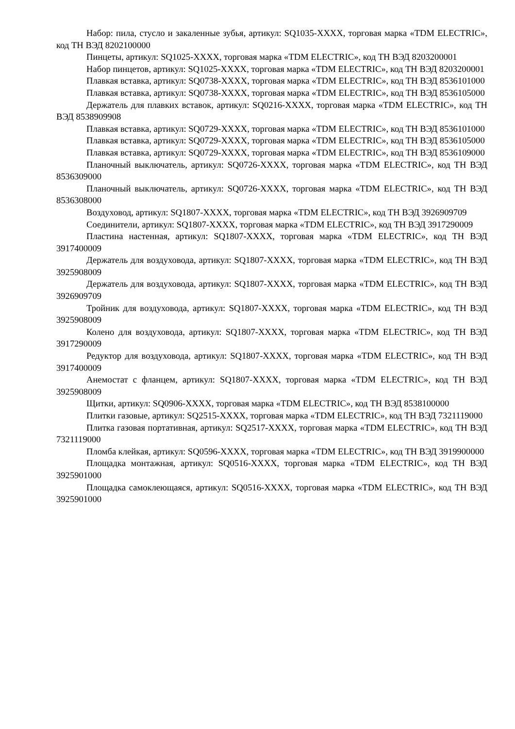Набор: пила, стусло и закаленные зубья, артикул: SQ1035-XXXX, торговая марка «TDM ELECTRIC», код ТН ВЭД 8202100000
Пинцеты, артикул: SQ1025-XXXX, торговая марка «TDM ELECTRIC», код ТН ВЭД 8203200001
Набор пинцетов, артикул: SQ1025-XXXX, торговая марка «TDM ELECTRIC», код ТН ВЭД 8203200001
Плавкая вставка, артикул: SQ0738-XXXX, торговая марка «TDM ELECTRIC», код ТН ВЭД 8536101000
Плавкая вставка, артикул: SQ0738-XXXX, торговая марка «TDM ELECTRIC», код ТН ВЭД 8536105000
Держатель для плавких вставок, артикул: SQ0216-XXXX, торговая марка «TDM ELECTRIC», код ТН ВЭД 8538909908
Плавкая вставка, артикул: SQ0729-XXXX, торговая марка «TDM ELECTRIC», код ТН ВЭД 8536101000
Плавкая вставка, артикул: SQ0729-XXXX, торговая марка «TDM ELECTRIC», код ТН ВЭД 8536105000
Плавкая вставка, артикул: SQ0729-XXXX, торговая марка «TDM ELECTRIC», код ТН ВЭД 8536109000
Планочный выключатель, артикул: SQ0726-XXXX, торговая марка «TDM ELECTRIC», код ТН ВЭД 8536309000
Планочный выключатель, артикул: SQ0726-XXXX, торговая марка «TDM ELECTRIC», код ТН ВЭД 8536308000
Воздуховод, артикул: SQ1807-XXXX, торговая марка «TDM ELECTRIC», код ТН ВЭД 3926909709
Соединители, артикул: SQ1807-XXXX, торговая марка «TDM ELECTRIC», код ТН ВЭД 3917290009
Пластина настенная, артикул: SQ1807-XXXX, торговая марка «TDM ELECTRIC», код ТН ВЭД 3917400009
Держатель для воздуховода, артикул: SQ1807-XXXX, торговая марка «TDM ELECTRIC», код ТН ВЭД 3925908009
Держатель для воздуховода, артикул: SQ1807-XXXX, торговая марка «TDM ELECTRIC», код ТН ВЭД 3926909709
Тройник для воздуховода, артикул: SQ1807-XXXX, торговая марка «TDM ELECTRIC», код ТН ВЭД 3925908009
Колено для воздуховода, артикул: SQ1807-XXXX, торговая марка «TDM ELECTRIC», код ТН ВЭД 3917290009
Редуктор для воздуховода, артикул: SQ1807-XXXX, торговая марка «TDM ELECTRIC», код ТН ВЭД 3917400009
Анемостат с фланцем, артикул: SQ1807-XXXX, торговая марка «TDM ELECTRIC», код ТН ВЭД 3925908009
Щитки, артикул: SQ0906-XXXX, торговая марка «TDM ELECTRIC», код ТН ВЭД 8538100000
Плитки газовые, артикул: SQ2515-XXXX, торговая марка «TDM ELECTRIC», код ТН ВЭД 7321119000
Плитка газовая портативная, артикул: SQ2517-XXXX, торговая марка «TDM ELECTRIC», код ТН ВЭД 7321119000
Пломба клейкая, артикул: SQ0596-XXXX, торговая марка «TDM ELECTRIC», код ТН ВЭД 3919900000
Площадка монтажная, артикул: SQ0516-XXXX, торговая марка «TDM ELECTRIC», код ТН ВЭД 3925901000
Площадка самоклеющаяся, артикул: SQ0516-XXXX, торговая марка «TDM ELECTRIC», код ТН ВЭД 3925901000